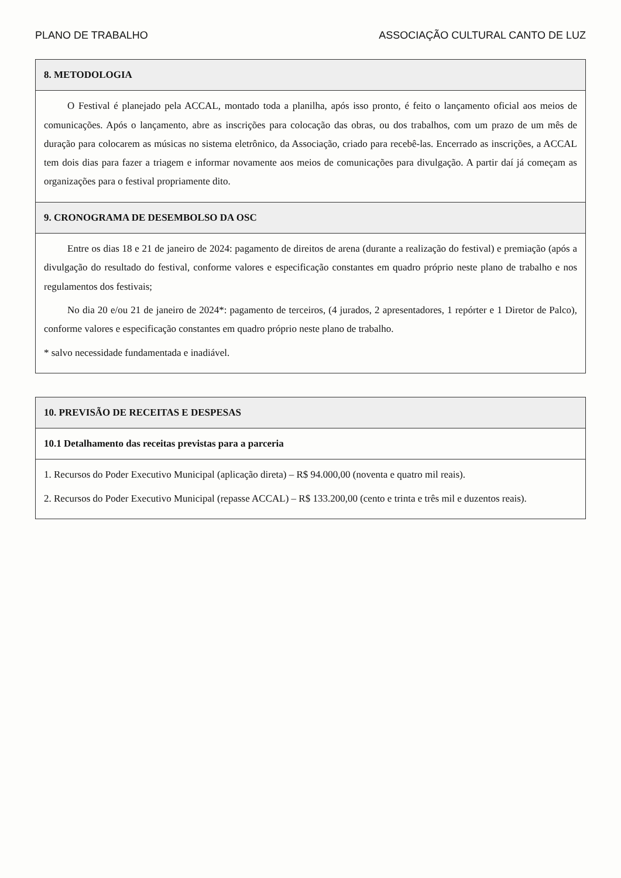PLANO DE TRABALHO ASSOCIAÇÃO CULTURAL CANTO DE LUZ
| 8. METODOLOGIA |
| --- |
| O Festival é planejado pela ACCAL, montado toda a planilha, após isso pronto, é feito o lançamento oficial aos meios de comunicações. Após o lançamento, abre as inscrições para colocação das obras, ou dos trabalhos, com um prazo de um mês de duração para colocarem as músicas no sistema eletrônico, da Associação, criado para recebê-las. Encerrado as inscrições, a ACCAL tem dois dias para fazer a triagem e informar novamente aos meios de comunicações para divulgação. A partir daí já começam as organizações para o festival propriamente dito. |
| 9. CRONOGRAMA DE DESEMBOLSO DA OSC |
| Entre os dias 18 e 21 de janeiro de 2024: pagamento de direitos de arena (durante a realização do festival) e premiação (após a divulgação do resultado do festival, conforme valores e especificação constantes em quadro próprio neste plano de trabalho e nos regulamentos dos festivais; No dia 20 e/ou 21 de janeiro de 2024*: pagamento de terceiros, (4 jurados, 2 apresentadores, 1 repórter e 1 Diretor de Palco), conforme valores e especificação constantes em quadro próprio neste plano de trabalho. * salvo necessidade fundamentada e inadiável. |
| 10. PREVISÃO DE RECEITAS E DESPESAS |
| --- |
| 10.1 Detalhamento das receitas previstas para a parceria |
| 1. Recursos do Poder Executivo Municipal (aplicação direta) – R$ 94.000,00 (noventa e quatro mil reais). 2. Recursos do Poder Executivo Municipal (repasse ACCAL) – R$ 133.200,00 (cento e trinta e três mil e duzentos reais). |